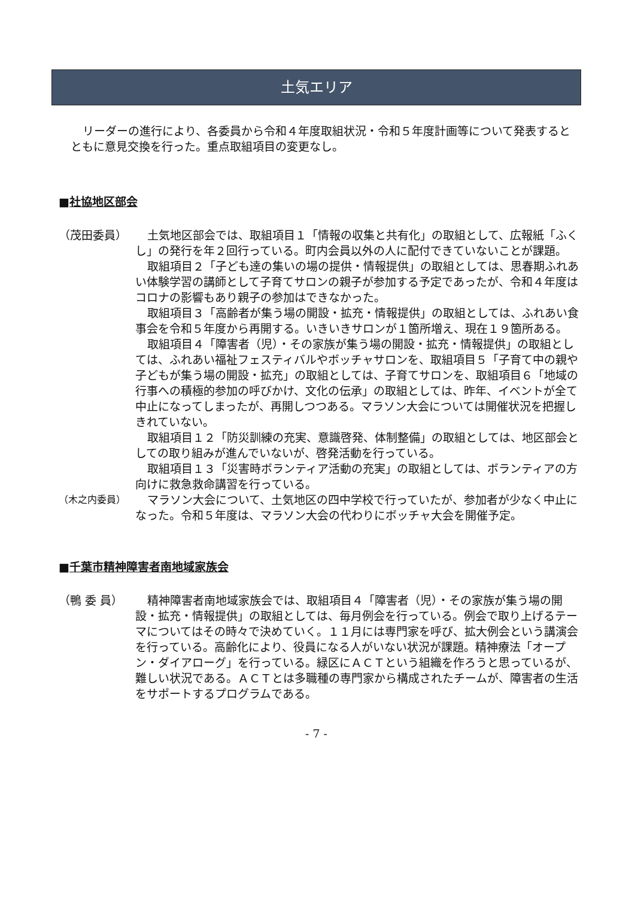土気エリア
リーダーの進行により、各委員から令和４年度取組状況・令和５年度計画等について発表するとともに意見交換を行った。重点取組項目の変更なし。
■社協地区部会
（茂田委員） 土気地区部会では、取組項目１「情報の収集と共有化」の取組として、広報紙「ふくし」の発行を年２回行っている。町内会員以外の人に配付できていないことが課題。
取組項目２「子ども達の集いの場の提供・情報提供」の取組としては、思春期ふれあい体験学習の講師として子育てサロンの親子が参加する予定であったが、令和４年度はコロナの影響もあり親子の参加はできなかった。
取組項目３「高齢者が集う場の開設・拡充・情報提供」の取組としては、ふれあい食事会を令和５年度から再開する。いきいきサロンが１箇所増え、現在１９箇所ある。
取組項目４「障害者（児）・その家族が集う場の開設・拡充・情報提供」の取組としては、ふれあい福祉フェスティバルやボッチャサロンを、取組項目５「子育て中の親や子どもが集う場の開設・拡充」の取組としては、子育てサロンを、取組項目６「地域の行事への積極的参加の呼びかけ、文化の伝承」の取組としては、昨年、イベントが全て中止になってしまったが、再開しつつある。マラソン大会については開催状況を把握しきれていない。
取組項目１２「防災訓練の充実、意識啓発、体制整備」の取組としては、地区部会としての取り組みが進んでいないが、啓発活動を行っている。
取組項目１３「災害時ボランティア活動の充実」の取組としては、ボランティアの方向けに救急救命講習を行っている。
（木之内委員）
マラソン大会について、土気地区の四中学校で行っていたが、参加者が少なく中止になった。令和５年度は、マラソン大会の代わりにボッチャ大会を開催予定。
■千葉市精神障害者南地域家族会
（鴨 委 員） 精神障害者南地域家族会では、取組項目４「障害者（児）・その家族が集う場の開設・拡充・情報提供」の取組としては、毎月例会を行っている。例会で取り上げるテーマについてはその時々で決めていく。１１月には専門家を呼び、拡大例会という講演会を行っている。高齢化により、役員になる人がいない状況が課題。精神療法「オープン・ダイアローグ」を行っている。緑区にＡＣＴという組織を作ろうと思っているが、難しい状況である。ＡＣＴとは多職種の専門家から構成されたチームが、障害者の生活をサポートするプログラムである。
- 7 -